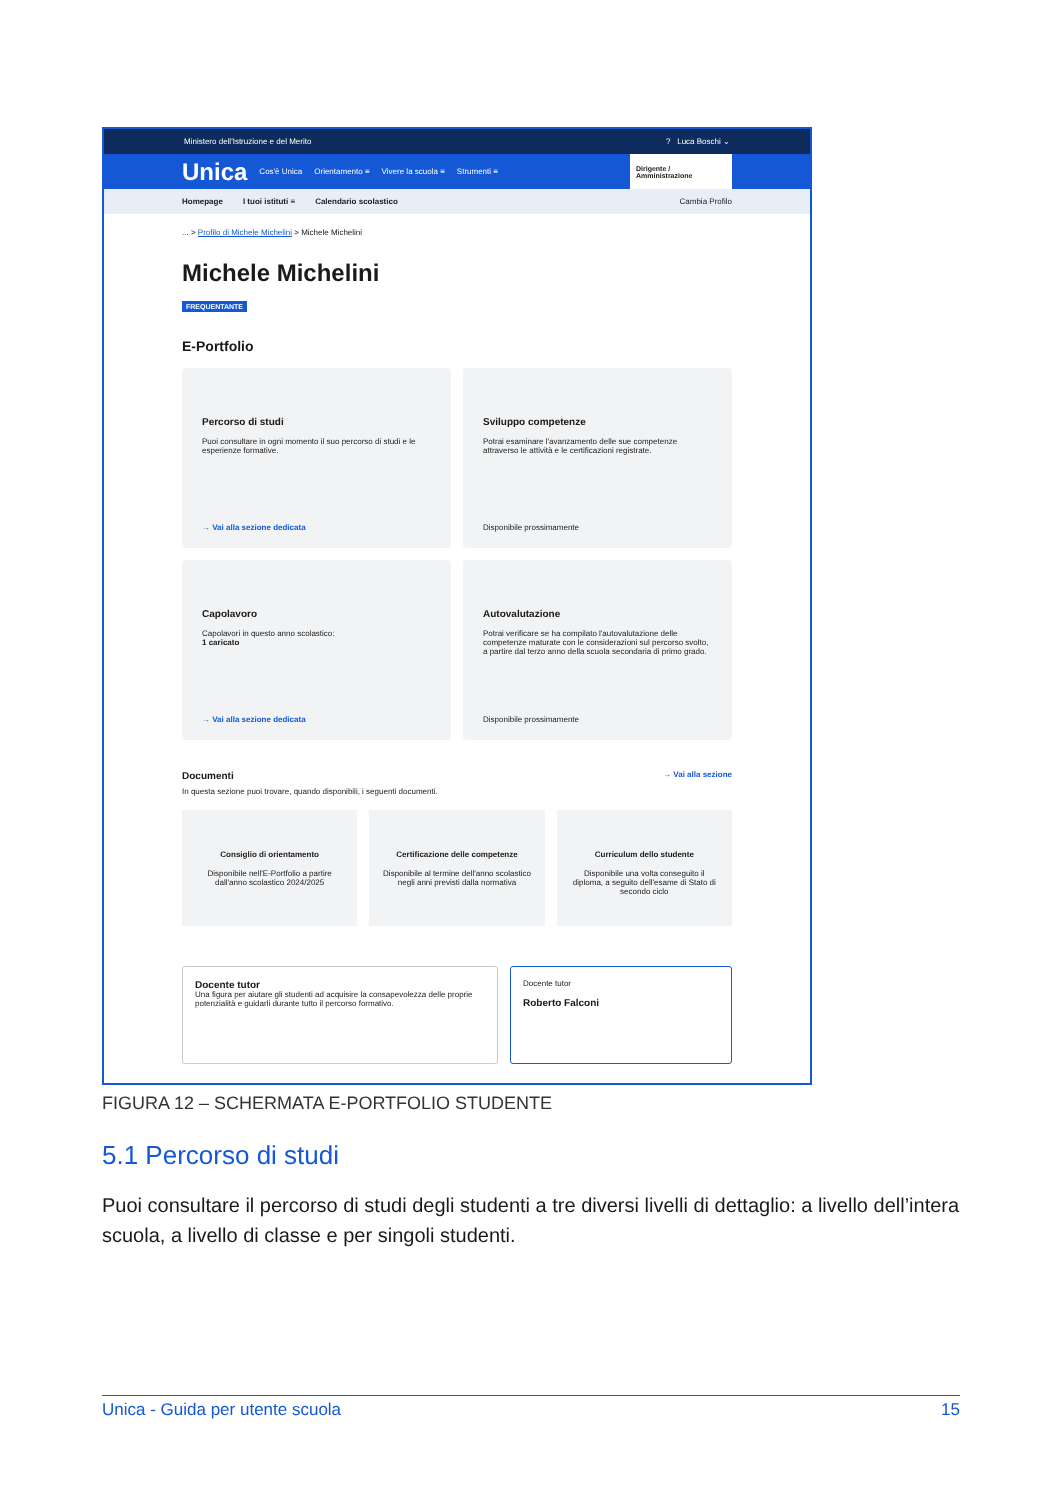Ministero dell'Istruzione e del Merito? Luca Boschi ⌄
Unica Cos'è Unica Orientamento ≡ Vivere la scuola ≡ Strumenti ≡ Dirigente / Amministrazione
Homepage I tuoi istituti ≡ Calendario scolastico Cambia Profilo
... > Profilo di Michele Michelini > Michele Michelini
Michele Michelini
FREQUENTANTE
E-Portfolio
Percorso di studi
Puoi consultare in ogni momento il suo percorso di studi e le esperienze formative.
→ Vai alla sezione dedicata
Sviluppo competenze
Potrai esaminare l'avanzamento delle sue competenze attraverso le attività e le certificazioni registrate.
Disponibile prossimamente
Capolavoro
Capolavori in questo anno scolastico:
1 caricato
→ Vai alla sezione dedicata
Autovalutazione
Potrai verificare se ha compilato l'autovalutazione delle competenze maturate con le considerazioni sul percorso svolto, a partire dal terzo anno della scuola secondaria di primo grado.
Disponibile prossimamente
Documenti → Vai alla sezione
In questa sezione puoi trovare, quando disponibili, i seguenti documenti.
Consiglio di orientamento
Disponibile nell'E-Portfolio a partire dall'anno scolastico 2024/2025
Certificazione delle competenze
Disponibile al termine dell'anno scolastico negli anni previsti dalla normativa
Curriculum dello studente
Disponibile una volta conseguito il diploma, a seguito dell'esame di Stato di secondo ciclo
Docente tutor
Una figura per aiutare gli studenti ad acquisire la consapevolezza delle proprie potenzialità e guidarli durante tutto il percorso formativo.
Docente tutor
Roberto Falconi
FIGURA 12 – SCHERMATA E-PORTFOLIO STUDENTE
5.1 Percorso di studi
Puoi consultare il percorso di studi degli studenti a tre diversi livelli di dettaglio: a livello dell’intera scuola, a livello di classe e per singoli studenti.
Unica - Guida per utente scuola 15